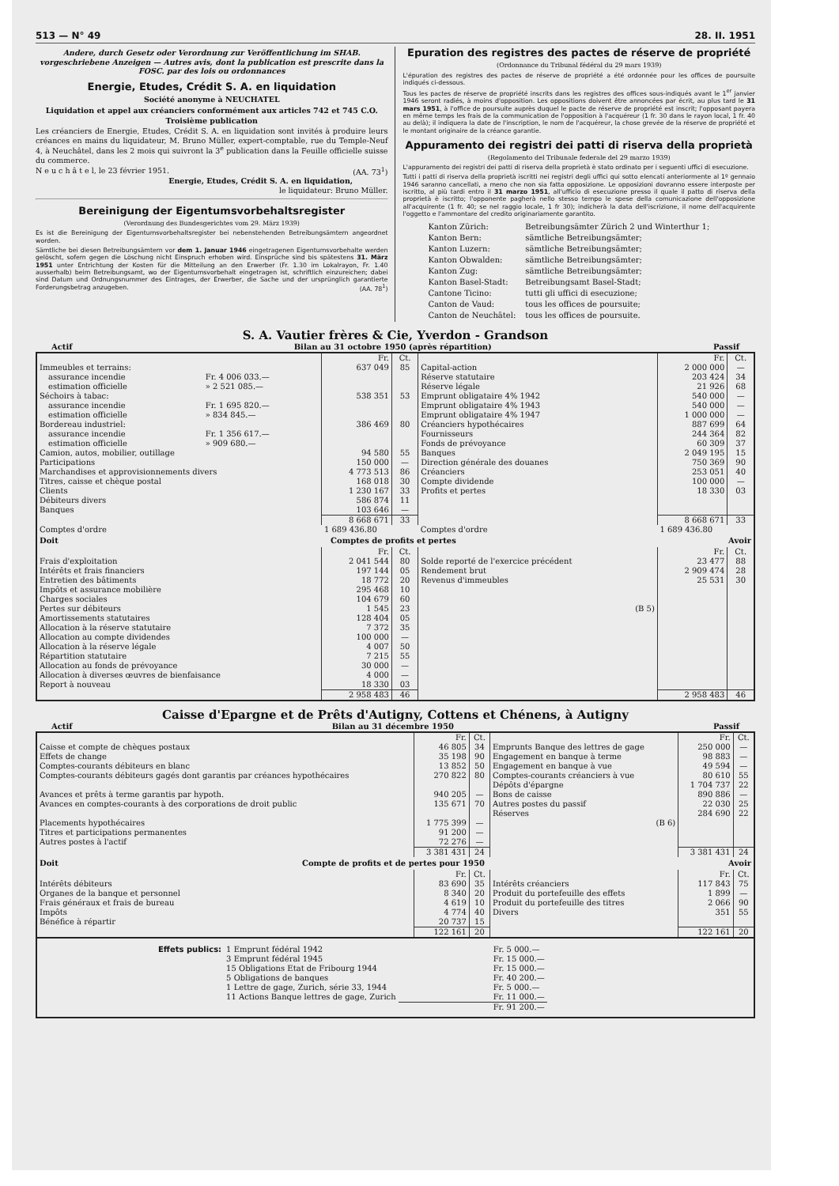513 — N° 49 28. II. 1951
Andere, durch Gesetz oder Verordnung zur Veröffentlichung im SHAB. vorgeschriebene Anzeigen — Autres avis, dont la publication est prescrite dans la FOSC. par des lois ou ordonnances
Energie, Etudes, Crédit S. A. en liquidation
Société anonyme à NEUCHATEL
Liquidation et appel aux créanciers conformément aux articles 742 et 745 C.O.
Troisième publication
Les créanciers de Energie, Etudes, Crédit S. A. en liquidation sont invités à produire leurs créances en mains du liquidateur, M. Bruno Müller, expert-comptable, rue du Temple-Neuf 4, à Neuchâtel, dans les 2 mois qui suivront la 3<sup>e</sup> publication dans la Feuille officielle suisse du commerce.
N e u c h â t e l, le 23 février 1951. (AA. 73<sup>1</sup>)
Energie, Etudes, Crédit S. A. en liquidation,
le liquidateur: Bruno Müller.
Bereinigung der Eigentumsvorbehaltsregister
(Verordnung des Bundesgerichtes vom 29. März 1939)
Es ist die Bereinigung der Eigentumsvorbehaltsregister bei nebenstehenden Betreibungsämtern angeordnet worden.
Sämtliche bei diesen Betreibungsämtern vor dem 1. Januar 1946 eingetragenen Eigentumsvorbehalte werden gelöscht, sofern gegen die Löschung nicht Einspruch erhoben wird. Einsprüche sind bis spätestens 31. März 1951 unter Entrichtung der Kosten für die Mitteilung an den Erwerber (Fr. 1.30 im Lokalrayon, Fr. 1.40 ausserhalb) beim Betreibungsamt, wo der Eigentumsvorbehalt eingetragen ist, schriftlich einzureichen; dabei sind Datum und Ordnungsnummer des Eintrages, der Erwerber, die Sache und der ursprünglich garantierte Forderungsbetrag anzugeben. (AA. 78<sup>1</sup>)
Epuration des registres des pactes de réserve de propriété
(Ordonnance du Tribunal fédéral du 29 mars 1939)
L'épuration des registres des pactes de réserve de propriété a été ordonnée pour les offices de poursuite indiqués ci-dessous.
Tous les pactes de réserve de propriété inscrits dans les registres des offices sous-indiqués avant le 1<sup>er</sup> janvier 1946 seront radiés, à moins d'opposition. Les oppositions doivent être annoncées par écrit, au plus tard le 31 mars 1951, à l'office de poursuite auprès duquel le pacte de réserve de propriété est inscrit; l'opposant payera en même temps les frais de la communication de l'opposition à l'acquéreur (1 fr. 30 dans le rayon local, 1 fr. 40 au delà); il indiquera la date de l'inscription, le nom de l'acquéreur, la chose grevée de la réserve de propriété et le montant originaire de la créance garantie.
Appuramento dei registri dei patti di riserva della proprietà
(Regolamento del Tribunale federale del 29 marzo 1939)
L'appuramento dei registri dei patti di riserva della proprietà è stato ordinato per i seguenti uffici di esecuzione.
Tutti i patti di riserva della proprietà iscritti nei registri degli uffici qui sotto elencati anteriormente al 1º gennaio 1946 saranno cancellati, a meno che non sia fatta opposizione. Le opposizioni dovranno essere interposte per iscritto, al più tardi entro il 31 marzo 1951, all'ufficio di esecuzione presso il quale il patto di riserva della proprietà è iscritto; l'opponente pagherà nello stesso tempo le spese della comunicazione dell'opposizione all'acquirente (1 fr. 40; se nel raggio locale, 1 fr 30); indicherà la data dell'iscrizione, il nome dell'acquirente l'oggetto e l'ammontare del credito originariamente garantito.
| Kanton Zürich: | Betreibungsämter Zürich 2 und Winterthur 1; |
| Kanton Bern: | sämtliche Betreibungsämter; |
| Kanton Luzern: | sämtliche Betreibungsämter; |
| Kanton Obwalden: | sämtliche Betreibungsämter; |
| Kanton Zug: | sämtliche Betreibungsämter; |
| Kanton Basel-Stadt: | Betreibungsamt Basel-Stadt; |
| Cantone Ticino: | tutti gli uffici di esecuzione; |
| Canton de Vaud: | tous les offices de poursuite; |
| Canton de Neuchâtel: | tous les offices de poursuite. |
S. A. Vautier frères & Cie, Yverdon - Grandson
Actif Bilan au 31 octobre 1950 (après répartition) Passif
| | | Fr. | Ct. | | Fr. | Ct. |
| --- | --- | --- | --- | --- | --- | --- |
| Immeubles et terrains: | | 637 049 | 85 | Capital-action | 2 000 000 | — |
| assurance incendie | Fr. 4 006 033.— | | | Réserve statutaire | 203 424 | 34 |
| estimation officielle | » 2 521 085.— | | | Réserve légale | 21 926 | 68 |
| Séchoirs à tabac: | | 538 351 | 53 | Emprunt obligataire 4% 1942 | 540 000 | — |
| assurance incendie | Fr. 1 695 820.— | | | Emprunt obligataire 4% 1943 | 540 000 | — |
| estimation officielle | » 834 845.— | | | Emprunt obligataire 4% 1947 | 1 000 000 | — |
| Bordereau industriel: | | 386 469 | 80 | Créanciers hypothécaires | 887 699 | 64 |
| assurance incendie | Fr. 1 356 617.— | | | Fournisseurs | 244 364 | 82 |
| estimation officielle | » 909 680.— | | | Fonds de prévoyance | 60 309 | 37 |
| Camion, autos, mobilier, outillage | | 94 580 | 55 | Banques | 2 049 195 | 15 |
| Participations | | 150 000 | — | Direction générale des douanes | 750 369 | 90 |
| Marchandises et approvisionnements divers | | 4 773 513 | 86 | Créanciers | 253 051 | 40 |
| Titres, caisse et chèque postal | | 168 018 | 30 | Compte dividende | 100 000 | — |
| Clients | | 1 230 167 | 33 | Profits et pertes | 18 330 | 03 |
| Débiteurs divers | | 586 874 | 11 | | | |
| Banques | | 103 646 | — | | | |
| | | 8 668 671 | 33 | | 8 668 671 | 33 |
| Comptes d'ordre | | 1 689 436.80 | | Comptes d'ordre | 1 689 436.80 | |
| Doit Comptes de profits et pertes Avoir | | | | | | |
| | | Fr. | Ct. | | Fr. | Ct. |
| Frais d'exploitation | | 2 041 544 | 80 | Solde reporté de l'exercice précédent | 23 477 | 88 |
| Intérêts et frais financiers | | 197 144 | 05 | Rendement brut | 2 909 474 | 28 |
| Entretien des bâtiments | | 18 772 | 20 | Revenus d'immeubles | 25 531 | 30 |
| Impôts et assurance mobilière | | 295 468 | 10 | | | |
| Charges sociales | | 104 679 | 60 | | | |
| Pertes sur débiteurs | | 1 545 | 23 | (B 5) | | |
| Amortissements statutaires | | 128 404 | 05 | | | |
| Allocation à la réserve statutaire | | 7 372 | 35 | | | |
| Allocation au compte dividendes | | 100 000 | — | | | |
| Allocation à la réserve légale | | 4 007 | 50 | | | |
| Répartition statutaire | | 7 215 | 55 | | | |
| Allocation au fonds de prévoyance | | 30 000 | — | | | |
| Allocation à diverses œuvres de bienfaisance | | 4 000 | — | | | |
| Report à nouveau | | 18 330 | 03 | | | |
| | | 2 958 483 | 46 | | 2 958 483 | 46 |
Caisse d'Epargne et de Prêts d'Autigny, Cottens et Chénens, à Autigny
Actif Bilan au 31 décembre 1950 Passif
| | Fr. | Ct. | | Fr. | Ct. |
| --- | --- | --- | --- | --- | --- |
| Caisse et compte de chèques postaux | 46 805 | 34 | Emprunts Banque des lettres de gage | 250 000 | — |
| Effets de change | 35 198 | 90 | Engagement en banque à terme | 98 883 | — |
| Comptes-courants débiteurs en blanc | 13 852 | 50 | Engagement en banque à vue | 49 594 | — |
| Comptes-courants débiteurs gagés dont garantis par créances hypothécaires | 270 822 | 80 | Comptes-courants créanciers à vue Dépôts d'épargne | 80 610 1 704 737 | 55 22 |
| Avances et prêts à terme garantis par hypoth. | 940 205 | — | Bons de caisse | 890 886 | — |
| Avances en comptes-courants à des corporations de droit public | 135 671 | 70 | Autres postes du passif Réserves | 22 030 284 690 | 25 22 |
| Placements hypothécaires | 1 775 399 | — | (B 6) | | |
| Titres et participations permanentes | 91 200 | — | | | |
| Autres postes à l'actif | 72 276 | — | | | |
| | 3 381 431 | 24 | | 3 381 431 | 24 |
| Doit Compte de profits et de pertes pour 1950 Avoir | | | | | |
| | Fr. | Ct. | | Fr. | Ct. |
| Intérêts débiteurs | 83 690 | 35 | Intérêts créanciers | 117 843 | 75 |
| Organes de la banque et personnel | 8 340 | 20 | Produit du portefeuille des effets | 1 899 | — |
| Frais généraux et frais de bureau | 4 619 | 10 | Produit du portefeuille des titres | 2 066 | 90 |
| Impôts | 4 774 | 40 | Divers | 351 | 55 |
| Bénéfice à répartir | 20 737 | 15 | | | |
| | 122 161 | 20 | | 122 161 | 20 |
| / Effets publics: / 1 Emprunt fédéral 1942 / Fr. 5 000.— / / / 3 Emprunt fédéral 1945 / Fr. 15 000.— / / / 15 Obligations Etat de Fribourg 1944 / Fr. 15 000.— / / / 5 Obligations de banques / Fr. 40 200.— / / / 1 Lettre de gage, Zurich, série 33, 1944 / Fr. 5 000.— / / / 11 Actions Banque lettres de gage, Zurich / Fr. 11 000.— / / / / Fr. 91 200.— / | | | | | |